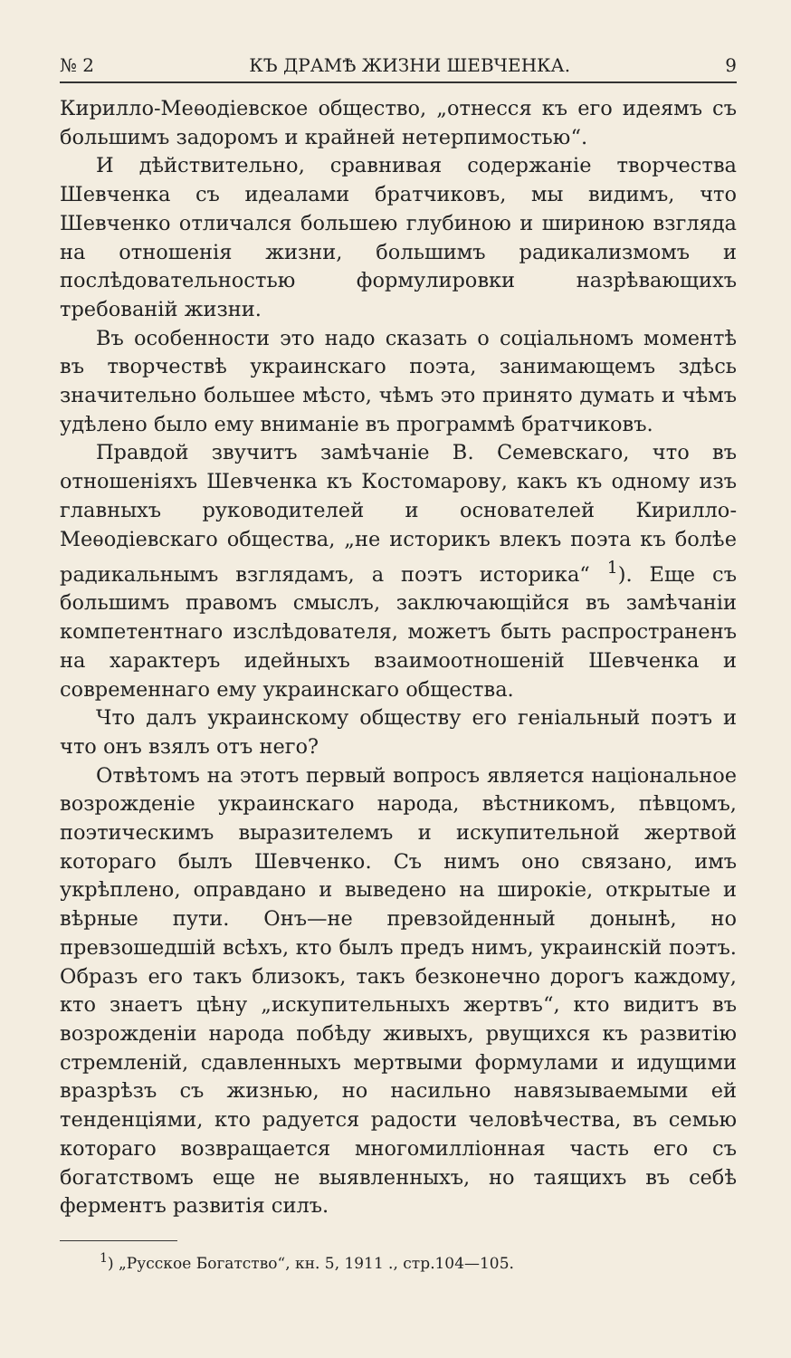№ 2 КЪ ДРАМѢ ЖИЗНИ ШЕВЧЕНКА. 9
Кирилло-Меѳодіевское общество, „отнесся къ его идеямъ съ большимъ задоромъ и крайней нетерпимостью“.
И дѣйствительно, сравнивая содержаніе творчества Шевченка съ идеалами братчиковъ, мы видимъ, что Шевченко отличался большею глубиною и шириною взгляда на отношенія жизни, большимъ радикализмомъ и послѣдовательностью формулировки назрѣвающихъ требованій жизни.
Въ особенности это надо сказать о соціальномъ моментѣ въ творчествѣ украинскаго поэта, занимающемъ здѣсь значительно большее мѣсто, чѣмъ это принято думать и чѣмъ удѣлено было ему вниманіе въ программѣ братчиковъ.
Правдой звучитъ замѣчаніе В. Семевскаго, что въ отношеніяхъ Шевченка къ Костомарову, какъ къ одному изъ главныхъ руководителей и основателей Кирилло-Меѳодіевскаго общества, „не историкъ влекъ поэта къ болѣе радикальнымъ взглядамъ, а поэтъ историка“ <sup>1</sup>). Еще съ большимъ правомъ смыслъ, заключающійся въ замѣчаніи компетентнаго изслѣдователя, можетъ быть распространенъ на характеръ идейныхъ взаимоотношеній Шевченка и современнаго ему украинскаго общества.
Что далъ украинскому обществу его геніальный поэтъ и что онъ взялъ отъ него?
Отвѣтомъ на этотъ первый вопросъ является національное возрожденіе украинскаго народа, вѣстникомъ, пѣвцомъ, поэтическимъ выразителемъ и искупительной жертвой котораго былъ Шевченко. Съ нимъ оно связано, имъ укрѣплено, оправдано и выведено на широкіе, открытые и вѣрные пути. Онъ—не превзойденный донынѣ, но превзошедшій всѣхъ, кто былъ предъ нимъ, украинскій поэтъ. Образъ его такъ близокъ, такъ безконечно дорогъ каждому, кто знаетъ цѣну „искупительныхъ жертвъ“, кто видитъ въ возрожденіи народа побѣду живыхъ, рвущихся къ развитію стремленій, сдавленныхъ мертвыми формулами и идущими вразрѣзъ съ жизнью, но насильно навязываемыми ей тенденціями, кто радуется радости человѣчества, въ семью котораго возвращается многомилліонная часть его съ богатствомъ еще не выявленныхъ, но таящихъ въ себѣ ферментъ развитія силъ.
<sup>1</sup>) „Русское Богатство“, кн. 5, 1911 ., стр.104—105.